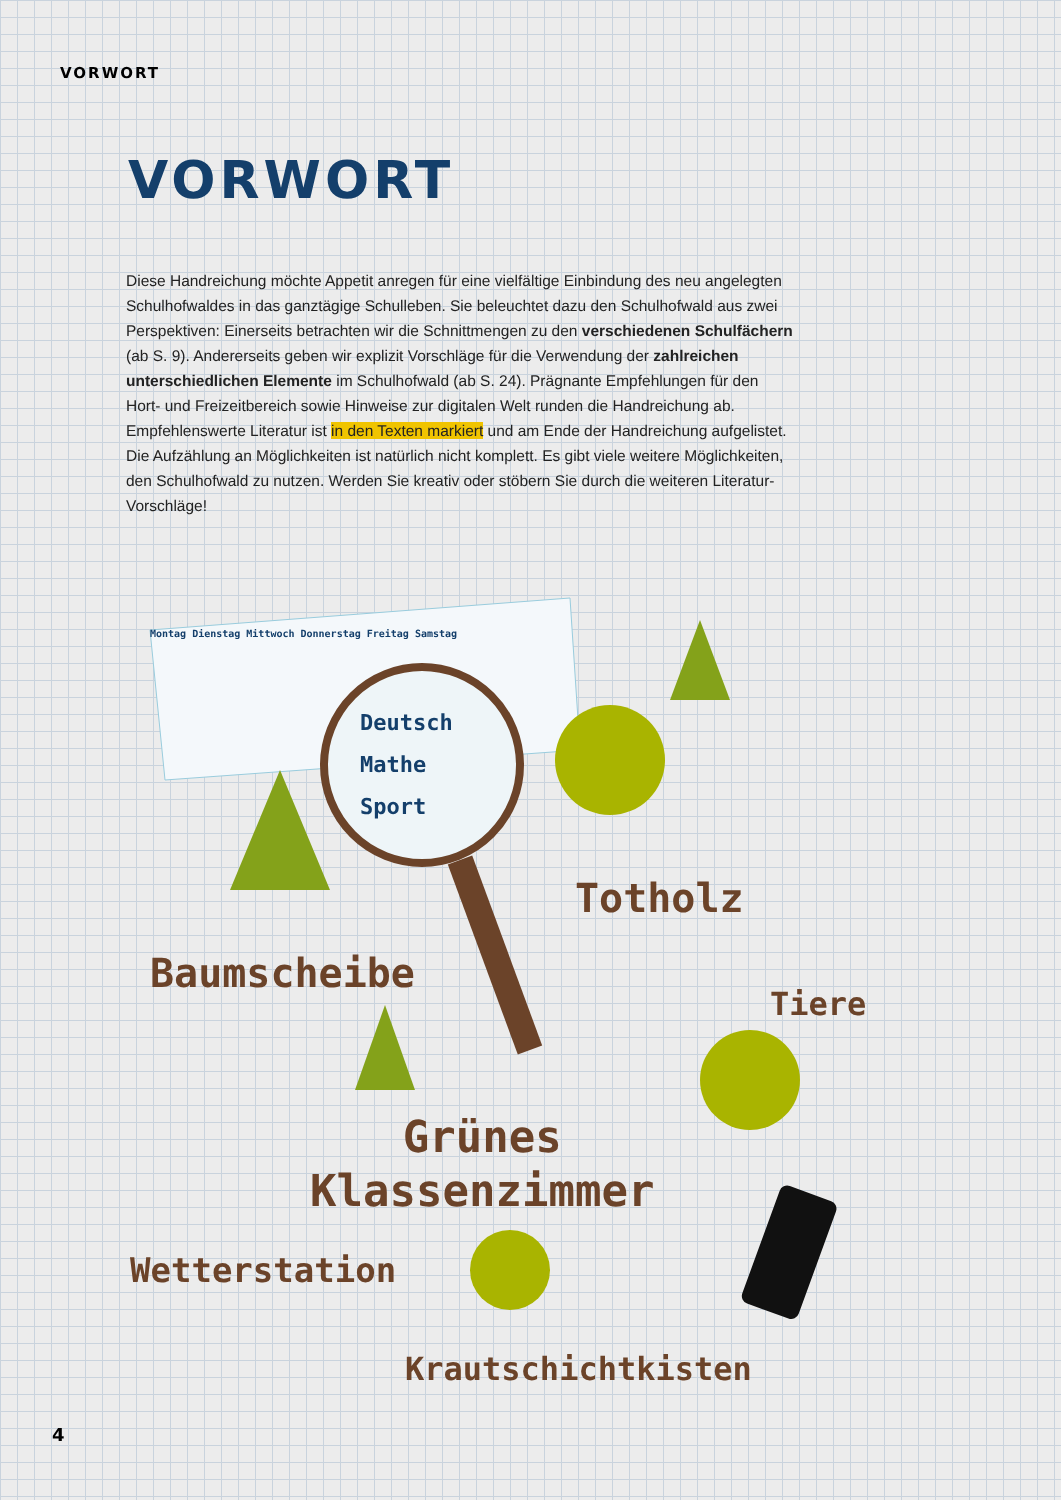VORWORT
VORWORT
Diese Handreichung möchte Appetit anregen für eine vielfältige Einbindung des neu angelegten Schulhofwaldes in das ganztägige Schulleben. Sie beleuchtet dazu den Schulhofwald aus zwei Perspektiven: Einerseits betrachten wir die Schnittmengen zu den verschiedenen Schulfächern (ab S. 9). Andererseits geben wir explizit Vorschläge für die Verwendung der zahlreichen unterschiedlichen Elemente im Schulhofwald (ab S. 24). Prägnante Empfehlungen für den Hort- und Freizeitbereich sowie Hinweise zur digitalen Welt runden die Handreichung ab. Empfehlenswerte Literatur ist in den Texten markiert und am Ende der Handreichung aufgelistet. Die Aufzählung an Möglichkeiten ist natürlich nicht komplett. Es gibt viele weitere Möglichkeiten, den Schulhofwald zu nutzen. Werden Sie kreativ oder stöbern Sie durch die weiteren Literatur-Vorschläge!
Montag Dienstag Mittwoch Donnerstag Freitag Samstag
Deutsch
Mathe
Sport
Totholz
Baumscheibe
Tiere
Grünes
Klassenzimmer
Wetterstation
Krautschichtkisten
4